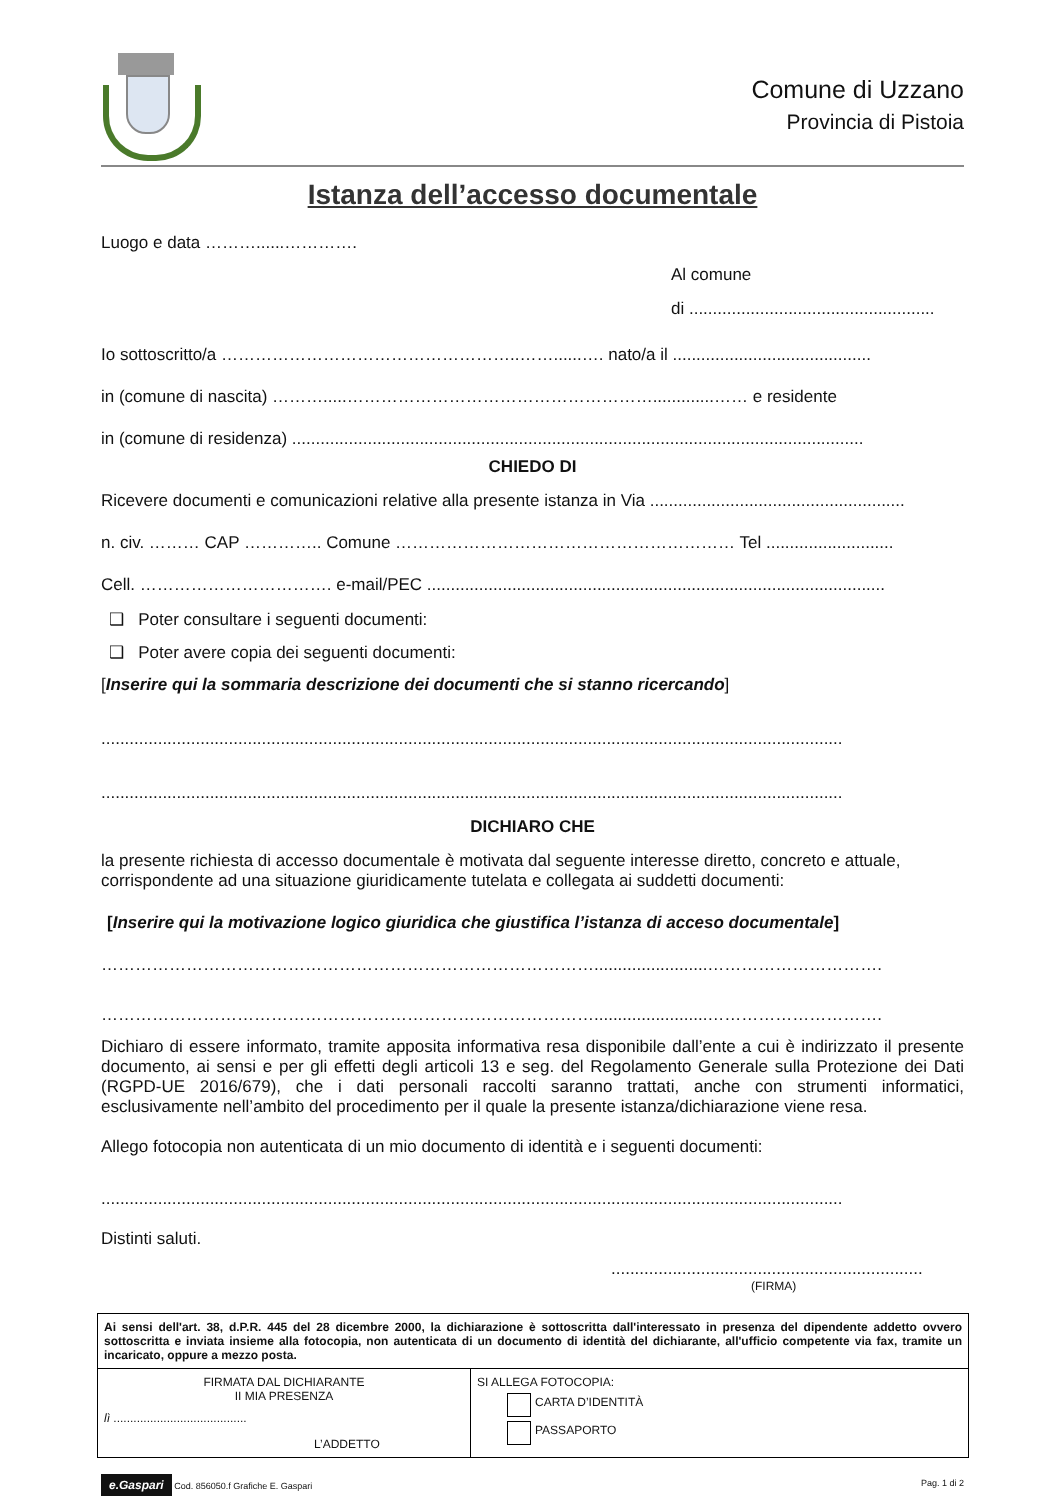Comune di Uzzano
Provincia di Pistoia
Istanza dell’accesso documentale
Luogo e data ………......………….
Al comune
di ....................................................
Io sottoscritto/a ……………………………………………..……......…. nato/a il ..........................................
in (comune di nascita) ……….....……………………………………………….............…… e residente
in (comune di residenza) .........................................................................................................................
CHIEDO DI
Ricevere documenti e comunicazioni relative alla presente istanza in Via ......................................................
n. civ. ……… CAP ………….. Comune …………………………………………………… Tel ...........................
Cell. ……………………………. e-mail/PEC .................................................................................................
❑ Poter consultare i seguenti documenti:
❑ Poter avere copia dei seguenti documenti:
[Inserire qui la sommaria descrizione dei documenti che si stanno ricercando]
.............................................................................................................................................................
.............................................................................................................................................................
DICHIARO CHE
la presente richiesta di accesso documentale è motivata dal seguente interesse diretto, concreto e attuale, corrispondente ad una situazione giuridicamente tutelata e collegata ai suddetti documenti:
[Inserire qui la motivazione logico giuridica che giustifica l’istanza di acceso documentale]
……………………………………………………………………………........................………………………….
……………………………………………………………………………........................………………………….
Dichiaro di essere informato, tramite apposita informativa resa disponibile dall’ente a cui è indirizzato il presente documento, ai sensi e per gli effetti degli articoli 13 e seg. del Regolamento Generale sulla Protezione dei Dati (RGPD-UE 2016/679), che i dati personali raccolti saranno trattati, anche con strumenti informatici, esclusivamente nell’ambito del procedimento per il quale la presente istanza/dichiarazione viene resa.
Allego fotocopia non autenticata di un mio documento di identità e i seguenti documenti:
.............................................................................................................................................................
Distinti saluti.
..................................................................
(FIRMA)
| Ai sensi dell'art. 38, d.P.R. 445 del 28 dicembre 2000, la dichiarazione è sottoscritta dall'interessato in presenza del dipendente addetto ovvero sottoscritta e inviata insieme alla fotocopia, non autenticata di un documento di identità del dichiarante, all'ufficio competente via fax, tramite un incaricato, oppure a mezzo posta. | |
| FIRMATA DAL DICHIARANTE II MIA PRESENZA lì ........................................ L’ADDETTO | SI ALLEGA FOTOCOPIA: CARTA D’IDENTITÀ PASSAPORTO |
e.Gaspari Cod. 856050.f Grafiche E. Gaspari
Pag. 1 di 2